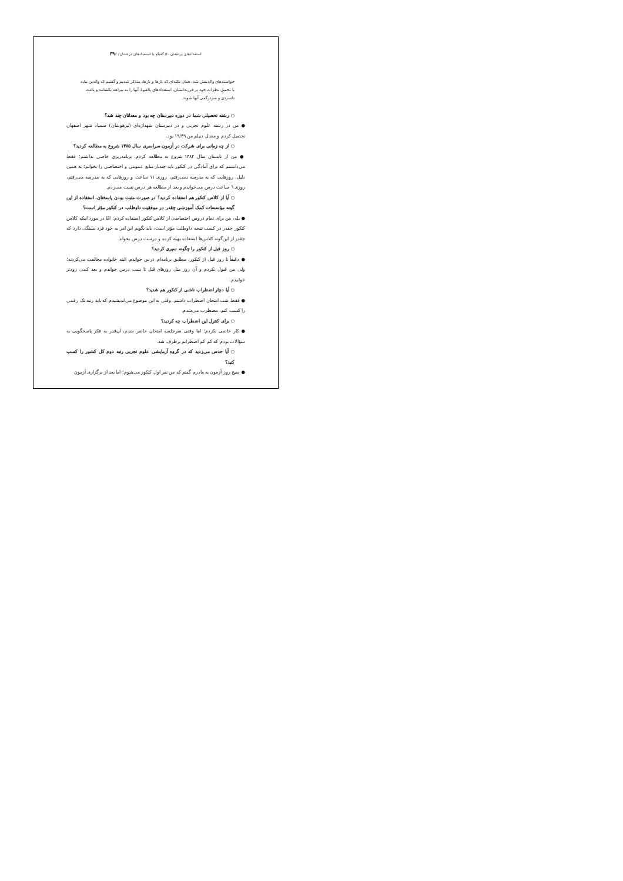استعدادهای درخشان ۶۰/ گفتگو با استعدادهای درخشان / ۳۹۰
خواسته‌های والدینش شد. همان نکته‌ای که بارها و بارها، متذکر شدیم و گفتیم که والدین نباید با تحمیل نظرات خود بر فرزندانشان، استعدادهای بالقوهٔ آنها را به بیراهه بکشانند و باعث دلسردی و سردرگمی آنها شوند.
○ رشته تحصیلی شما در دوره دبیرستان چه بود و معدلتان چند شد؟
● من در رشته علوم تجربی و در دبیرستان شهداژه‌ای (تیزهوشان) سمپاد شهر اصفهان تحصیل کردم و معدل دیپلم من ۱۹/۴۹ بود.
○ از چه زمانی برای شرکت در آزمون سراسری سال ۱۳۸۵ شروع به مطالعه کردید؟
● من از تابستان سال ۱۳۸۴ شروع به مطالعه کردم. برنامه‌ریزی خاصی نداشتم؛ فقط می‌دانستم که برای آمادگی در کنکور باید چندبار منابع عمومی و اختصاصی را بخوانم؛ به همین دلیل، روزهایی که به مدرسه نمی‌رفتم، روزی ۱۱ ساعت و روزهایی که به مدرسه می‌رفتم، روزی ٦ ساعت درس می‌خواندم و بعد از مطالعه هر درس تست می‌زدم.
○ آیا از کلاس کنکور هم استفاده کردید؟ در صورت مثبت بودن پاسختان، استفاده از این گونه مؤسسات کمک آموزشی چقدر در موفقیت داوطلب در کنکور مؤثر است؟
● بله، من برای تمام دروس اختصاصی از کلاس کنکور استفاده کردم؛ امّا در مورد اینکه کلاس کنکور چقدر در کسب نتیجه داوطلب مؤثر است، باید بگویم این امر به خود فرد بستگی دارد که چقدر از این‌گونه کلاس‌ها استفاده بهینه کرده و درست درس بخواند.
○ روز قبل از کنکور را چگونه سپری کردید؟
● دقیقاً تا روز قبل از کنکور، مطابق برنامه‌ام درس خواندم. البته خانواده مخالفت می‌کردند؛ ولی من قبول نکردم و آن روز مثل روزهای قبل تا شب درس خواندم و بعد کمی زودتر خوابیدم.
○ آیا دچار اضطراب ناشی از کنکور هم شدید؟
● فقط شب امتحان اضطراب داشتم. وقتی به این موضوع می‌اندیشیدم که باید رتبه تک رقمی را کسب کنم، مضطرب می‌شدم.
○ برای کنترل این اضطراب چه کردید؟
● کار خاصی نکردم؛ اما وقتی سرجلسه امتحان حاضر شدم، آن‌قدر به فکر پاسخگویی به سؤالات بودم که کم کم اضطرابم برطرف شد.
○ آیا حدس می‌زدید که در گروه آزمایشی علوم تجربی رتبه دوم کل کشور را کسب کنید؟
● صبح روز آزمون به مادرم گفتم که من نفر اول کنکور می‌شوم؛ اما بعد از برگزاری آزمون